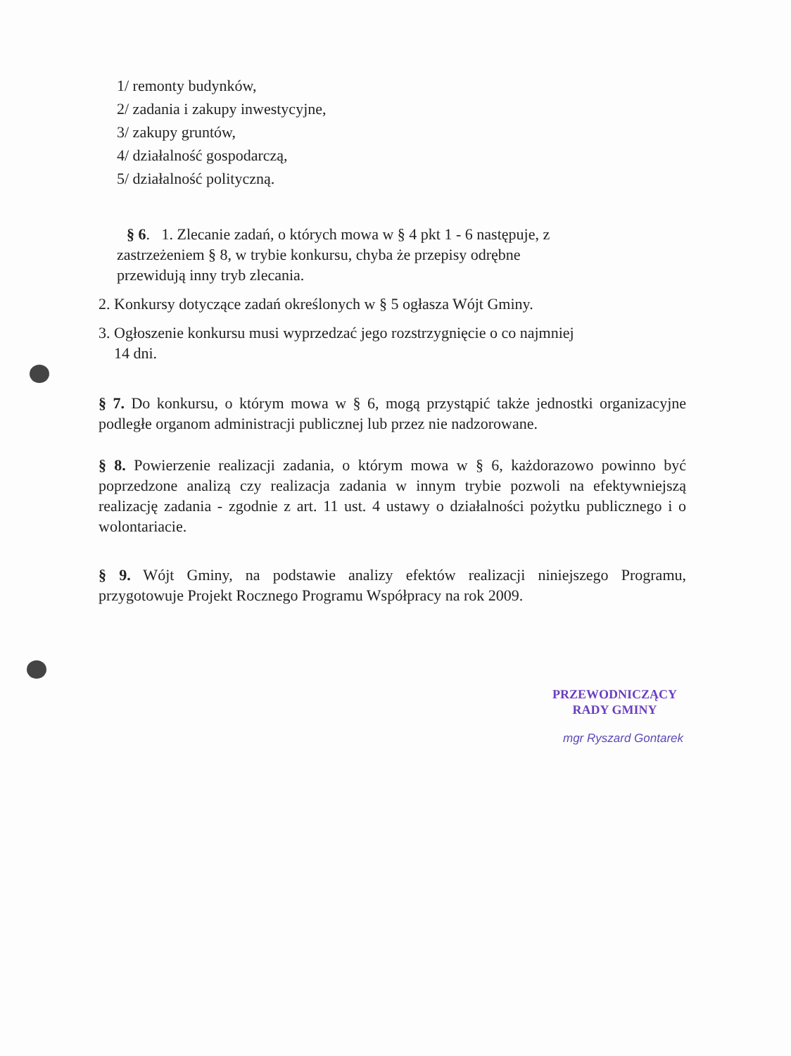1/ remonty budynków,
2/ zadania i zakupy inwestycyjne,
3/ zakupy gruntów,
4/ działalność gospodarczą,
5/ działalność polityczną.
§ 6. 1. Zlecanie zadań, o których mowa w § 4 pkt 1 - 6 następuje, z
zastrzeżeniem § 8, w trybie konkursu, chyba że przepisy odrębne
przewidują inny tryb zlecania.
2. Konkursy dotyczące zadań określonych w § 5 ogłasza Wójt Gminy.
3. Ogłoszenie konkursu musi wyprzedzać jego rozstrzygnięcie o co najmniej
14 dni.
§ 7. Do konkursu, o którym mowa w § 6, mogą przystąpić także jednostki organizacyjne podległe organom administracji publicznej lub przez nie nadzorowane.
§ 8. Powierzenie realizacji zadania, o którym mowa w § 6, każdorazowo powinno być poprzedzone analizą czy realizacja zadania w innym trybie pozwoli na efektywniejszą realizację zadania - zgodnie z art. 11 ust. 4 ustawy o działalności pożytku publicznego i o wolontariacie.
§ 9. Wójt Gminy, na podstawie analizy efektów realizacji niniejszego Programu, przygotowuje Projekt Rocznego Programu Współpracy na rok 2009.
PRZEWODNICZĄCY
RADY GMINY
mgr Ryszard Gontarek